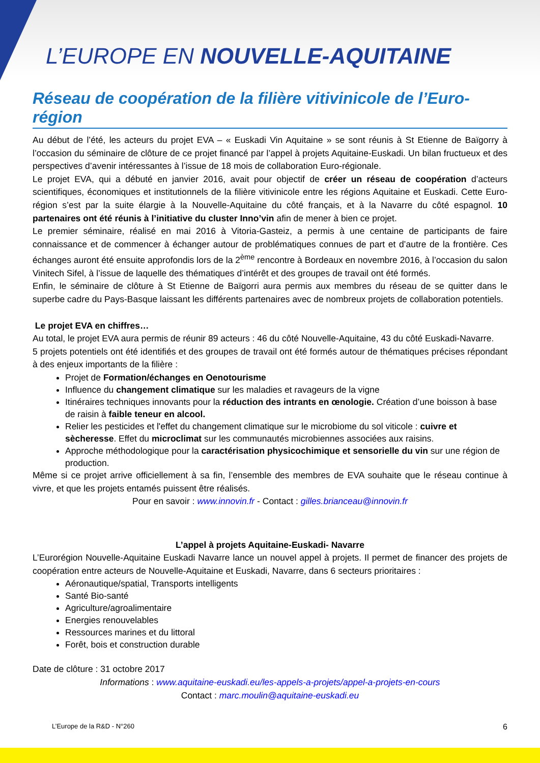L’EUROPE EN NOUVELLE-AQUITAINE
Réseau de coopération de la filière vitivinicole de l’Euro-région
Au début de l’été, les acteurs du projet EVA – « Euskadi Vin Aquitaine » se sont réunis à St Etienne de Baïgorry à l’occasion du séminaire de clôture de ce projet financé par l’appel à projets Aquitaine-Euskadi. Un bilan fructueux et des perspectives d’avenir intéressantes à l’issue de 18 mois de collaboration Euro-régionale.
Le projet EVA, qui a débuté en janvier 2016, avait pour objectif de créer un réseau de coopération d’acteurs scientifiques, économiques et institutionnels de la filière vitivinicole entre les régions Aquitaine et Euskadi. Cette Euro-région s’est par la suite élargie à la Nouvelle-Aquitaine du côté français, et à la Navarre du côté espagnol. 10 partenaires ont été réunis à l’initiative du cluster Inno’vin afin de mener à bien ce projet.
Le premier séminaire, réalisé en mai 2016 à Vitoria-Gasteiz, a permis à une centaine de participants de faire connaissance et de commencer à échanger autour de problématiques connues de part et d’autre de la frontière. Ces échanges auront été ensuite approfondis lors de la 2<sup>ème</sup> rencontre à Bordeaux en novembre 2016, à l’occasion du salon Vinitech Sifel, à l’issue de laquelle des thématiques d’intérêt et des groupes de travail ont été formés.
Enfin, le séminaire de clôture à St Etienne de Baïgorri aura permis aux membres du réseau de se quitter dans le superbe cadre du Pays-Basque laissant les différents partenaires avec de nombreux projets de collaboration potentiels.
Le projet EVA en chiffres…
Au total, le projet EVA aura permis de réunir 89 acteurs : 46 du côté Nouvelle-Aquitaine, 43 du côté Euskadi-Navarre.
5 projets potentiels ont été identifiés et des groupes de travail ont été formés autour de thématiques précises répondant à des enjeux importants de la filière :
Projet de Formation/échanges en Oenotourisme
Influence du changement climatique sur les maladies et ravageurs de la vigne
Itinéraires techniques innovants pour la réduction des intrants en œnologie. Création d’une boisson à base de raisin à faible teneur en alcool.
Relier les pesticides et l'effet du changement climatique sur le microbiome du sol viticole : cuivre et sècheresse. Effet du microclimat sur les communautés microbiennes associées aux raisins.
Approche méthodologique pour la caractérisation physicochimique et sensorielle du vin sur une région de production.
Même si ce projet arrive officiellement à sa fin, l’ensemble des membres de EVA souhaite que le réseau continue à vivre, et que les projets entamés puissent être réalisés.
Pour en savoir : www.innovin.fr - Contact : gilles.brianceau@innovin.fr
L’appel à projets Aquitaine-Euskadi- Navarre
L’Eurorégion Nouvelle-Aquitaine Euskadi Navarre lance un nouvel appel à projets. Il permet de financer des projets de coopération entre acteurs de Nouvelle-Aquitaine et Euskadi, Navarre, dans 6 secteurs prioritaires :
Aéronautique/spatial, Transports intelligents
Santé Bio-santé
Agriculture/agroalimentaire
Energies renouvelables
Ressources marines et du littoral
Forêt, bois et construction durable
Date de clôture : 31 octobre 2017
Informations : www.aquitaine-euskadi.eu/les-appels-a-projets/appel-a-projets-en-cours
Contact : marc.moulin@aquitaine-euskadi.eu
L’Europe de la R&D - N°260 6